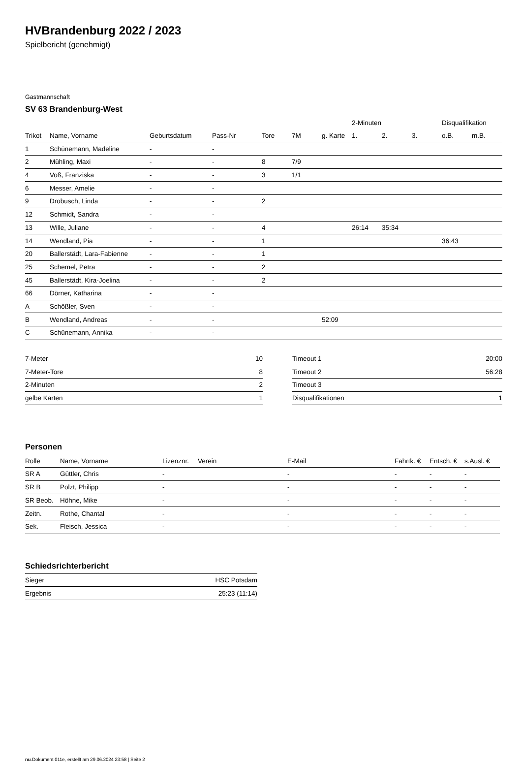HVBrandenburg 2022 / 2023
Spielbericht (genehmigt)
Gastmannschaft
SV 63 Brandenburg-West
| | | | | | | | 2-Minuten | | | Disqualifikation | |
| --- | --- | --- | --- | --- | --- | --- | --- | --- | --- | --- | --- |
| Trikot | Name, Vorname | Geburtsdatum | Pass-Nr | Tore | 7M | g. Karte | 1. | 2. | 3. | o.B. | m.B. |
| 1 | Schünemann, Madeline | - | - | | | | | | | | |
| 2 | Mühling, Maxi | - | - | 8 | 7/9 | | | | | | |
| 4 | Voß, Franziska | - | - | 3 | 1/1 | | | | | | |
| 6 | Messer, Amelie | - | - | | | | | | | | |
| 9 | Drobusch, Linda | - | - | 2 | | | | | | | |
| 12 | Schmidt, Sandra | - | - | | | | | | | | |
| 13 | Wille, Juliane | - | - | 4 | | | 26:14 | 35:34 | | | |
| 14 | Wendland, Pia | - | - | 1 | | | | | | 36:43 | |
| 20 | Ballerstädt, Lara-Fabienne | - | - | 1 | | | | | | | |
| 25 | Schemel, Petra | - | - | 2 | | | | | | | |
| 45 | Ballerstädt, Kira-Joelina | - | - | 2 | | | | | | | |
| 66 | Dörner, Katharina | - | - | | | | | | | | |
| A | Schößler, Sven | - | - | | | | | | | | |
| B | Wendland, Andreas | - | - | | | 52:09 | | | | | |
| C | Schünemann, Annika | - | - | | | | | | | | |
| 7-Meter | 10 |
| 7-Meter-Tore | 8 |
| 2-Minuten | 2 |
| gelbe Karten | 1 |
| Timeout 1 | 20:00 |
| Timeout 2 | 56:28 |
| Timeout 3 | |
| Disqualifikationen | 1 |
Personen
| Rolle | Name, Vorname | Lizenznr. | Verein | E-Mail | Fahrtk. € | Entsch. € | s.Ausl. € |
| --- | --- | --- | --- | --- | --- | --- | --- |
| SR A | Güttler, Chris | - | | - | - | - | - |
| SR B | Polzt, Philipp | - | | - | - | - | - |
| SR Beob. | Höhne, Mike | - | | - | - | - | - |
| Zeitn. | Rothe, Chantal | - | | - | - | - | - |
| Sek. | Fleisch, Jessica | - | | - | - | - | - |
Schiedsrichterbericht
| Sieger | HSC Potsdam |
| Ergebnis | 25:23 (11:14) |
nu.Dokument 011e, erstellt am 29.06.2024 23:58 | Seite 2